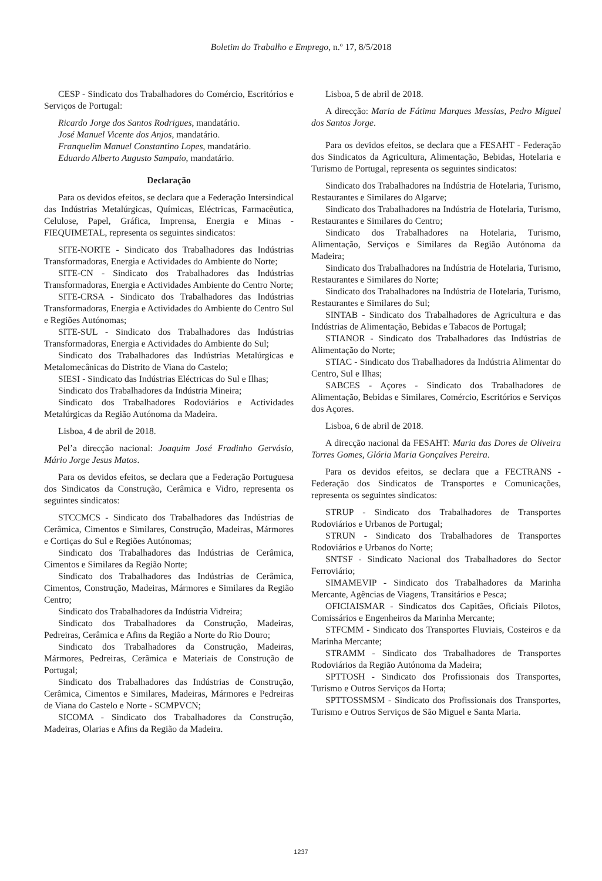Boletim do Trabalho e Emprego, n.º 17, 8/5/2018
CESP - Sindicato dos Trabalhadores do Comércio, Escritórios e Serviços de Portugal:
Ricardo Jorge dos Santos Rodrigues, mandatário.
José Manuel Vicente dos Anjos, mandatário.
Franquelim Manuel Constantino Lopes, mandatário.
Eduardo Alberto Augusto Sampaio, mandatário.
Declaração
Para os devidos efeitos, se declara que a Federação Intersindical das Indústrias Metalúrgicas, Químicas, Eléctricas, Farmacêutica, Celulose, Papel, Gráfica, Imprensa, Energia e Minas - FIEQUIMETAL, representa os seguintes sindicatos:
SITE-NORTE - Sindicato dos Trabalhadores das Indústrias Transformadoras, Energia e Actividades do Ambiente do Norte;
SITE-CN - Sindicato dos Trabalhadores das Indústrias Transformadoras, Energia e Actividades Ambiente do Centro Norte;
SITE-CRSA - Sindicato dos Trabalhadores das Indústrias Transformadoras, Energia e Actividades do Ambiente do Centro Sul e Regiões Autónomas;
SITE-SUL - Sindicato dos Trabalhadores das Indústrias Transformadoras, Energia e Actividades do Ambiente do Sul;
Sindicato dos Trabalhadores das Indústrias Metalúrgicas e Metalomecânicas do Distrito de Viana do Castelo;
SIESI - Sindicato das Indústrias Eléctricas do Sul e Ilhas;
Sindicato dos Trabalhadores da Indústria Mineira;
Sindicato dos Trabalhadores Rodoviários e Actividades Metalúrgicas da Região Autónoma da Madeira.
Lisboa, 4 de abril de 2018.
Pel’a direcção nacional: Joaquim José Fradinho Gervásio, Mário Jorge Jesus Matos.
Para os devidos efeitos, se declara que a Federação Portuguesa dos Sindicatos da Construção, Cerâmica e Vidro, representa os seguintes sindicatos:
STCCMCS - Sindicato dos Trabalhadores das Indústrias de Cerâmica, Cimentos e Similares, Construção, Madeiras, Mármores e Cortiças do Sul e Regiões Autónomas;
Sindicato dos Trabalhadores das Indústrias de Cerâmica, Cimentos e Similares da Região Norte;
Sindicato dos Trabalhadores das Indústrias de Cerâmica, Cimentos, Construção, Madeiras, Mármores e Similares da Região Centro;
Sindicato dos Trabalhadores da Indústria Vidreira;
Sindicato dos Trabalhadores da Construção, Madeiras, Pedreiras, Cerâmica e Afins da Região a Norte do Rio Douro;
Sindicato dos Trabalhadores da Construção, Madeiras, Mármores, Pedreiras, Cerâmica e Materiais de Construção de Portugal;
Sindicato dos Trabalhadores das Indústrias de Construção, Cerâmica, Cimentos e Similares, Madeiras, Mármores e Pedreiras de Viana do Castelo e Norte - SCMPVCN;
SICOMA - Sindicato dos Trabalhadores da Construção, Madeiras, Olarias e Afins da Região da Madeira.
Lisboa, 5 de abril de 2018.
A direcção: Maria de Fátima Marques Messias, Pedro Miguel dos Santos Jorge.
Para os devidos efeitos, se declara que a FESAHT - Federação dos Sindicatos da Agricultura, Alimentação, Bebidas, Hotelaria e Turismo de Portugal, representa os seguintes sindicatos:
Sindicato dos Trabalhadores na Indústria de Hotelaria, Turismo, Restaurantes e Similares do Algarve;
Sindicato dos Trabalhadores na Indústria de Hotelaria, Turismo, Restaurantes e Similares do Centro;
Sindicato dos Trabalhadores na Hotelaria, Turismo, Alimentação, Serviços e Similares da Região Autónoma da Madeira;
Sindicato dos Trabalhadores na Indústria de Hotelaria, Turismo, Restaurantes e Similares do Norte;
Sindicato dos Trabalhadores na Indústria de Hotelaria, Turismo, Restaurantes e Similares do Sul;
SINTAB - Sindicato dos Trabalhadores de Agricultura e das Indústrias de Alimentação, Bebidas e Tabacos de Portugal;
STIANOR - Sindicato dos Trabalhadores das Indústrias de Alimentação do Norte;
STIAC - Sindicato dos Trabalhadores da Indústria Alimentar do Centro, Sul e Ilhas;
SABCES - Açores - Sindicato dos Trabalhadores de Alimentação, Bebidas e Similares, Comércio, Escritórios e Serviços dos Açores.
Lisboa, 6 de abril de 2018.
A direcção nacional da FESAHT: Maria das Dores de Oliveira Torres Gomes, Glória Maria Gonçalves Pereira.
Para os devidos efeitos, se declara que a FECTRANS - Federação dos Sindicatos de Transportes e Comunicações, representa os seguintes sindicatos:
STRUP - Sindicato dos Trabalhadores de Transportes Rodoviários e Urbanos de Portugal;
STRUN - Sindicato dos Trabalhadores de Transportes Rodoviários e Urbanos do Norte;
SNTSF - Sindicato Nacional dos Trabalhadores do Sector Ferroviário;
SIMAMEVIP - Sindicato dos Trabalhadores da Marinha Mercante, Agências de Viagens, Transitários e Pesca;
OFICIAISMAR - Sindicatos dos Capitães, Oficiais Pilotos, Comissários e Engenheiros da Marinha Mercante;
STFCMM - Sindicato dos Transportes Fluviais, Costeiros e da Marinha Mercante;
STRAMM - Sindicato dos Trabalhadores de Transportes Rodoviários da Região Autónoma da Madeira;
SPTTOSH - Sindicato dos Profissionais dos Transportes, Turismo e Outros Serviços da Horta;
SPTTOSSMSM - Sindicato dos Profissionais dos Transportes, Turismo e Outros Serviços de São Miguel e Santa Maria.
1237